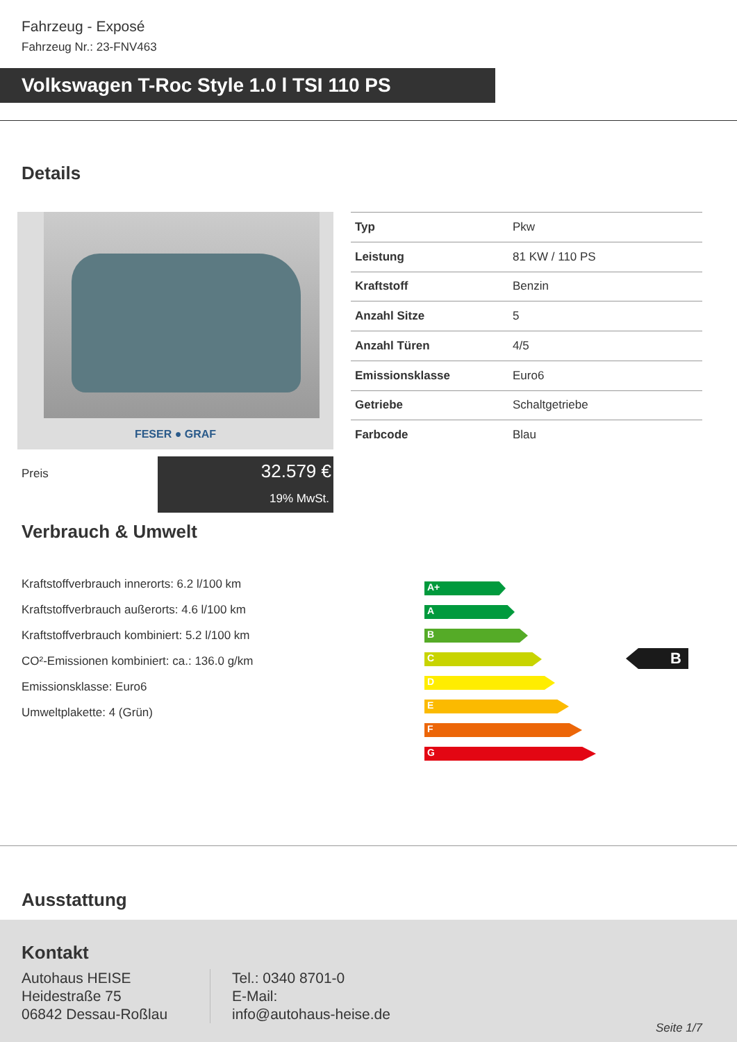Fahrzeug - Exposé
Fahrzeug Nr.: 23-FNV463
Volkswagen T-Roc Style 1.0 l TSI 110 PS
Details
FESER ● GRAF
| Typ | Pkw |
| Leistung | 81 KW / 110 PS |
| Kraftstoff | Benzin |
| Anzahl Sitze | 5 |
| Anzahl Türen | 4/5 |
| Emissionsklasse | Euro6 |
| Getriebe | Schaltgetriebe |
| Farbcode | Blau |
Preis
32.579 €
19% MwSt.
Verbrauch & Umwelt
Kraftstoffverbrauch innerorts: 6.2 l/100 km
Kraftstoffverbrauch außerorts: 4.6 l/100 km
Kraftstoffverbrauch kombiniert: 5.2 l/100 km
CO²-Emissionen kombiniert: ca.: 136.0 g/km
Emissionsklasse: Euro6
Umweltplakette: 4 (Grün)
A+
A
B
C
D
E
F
G
B
Ausstattung
Kontakt
Autohaus HEISE
Heidestraße 75
06842 Dessau-Roßlau
Tel.: 0340 8701-0
E-Mail:
info@autohaus-heise.de
Seite 1/7